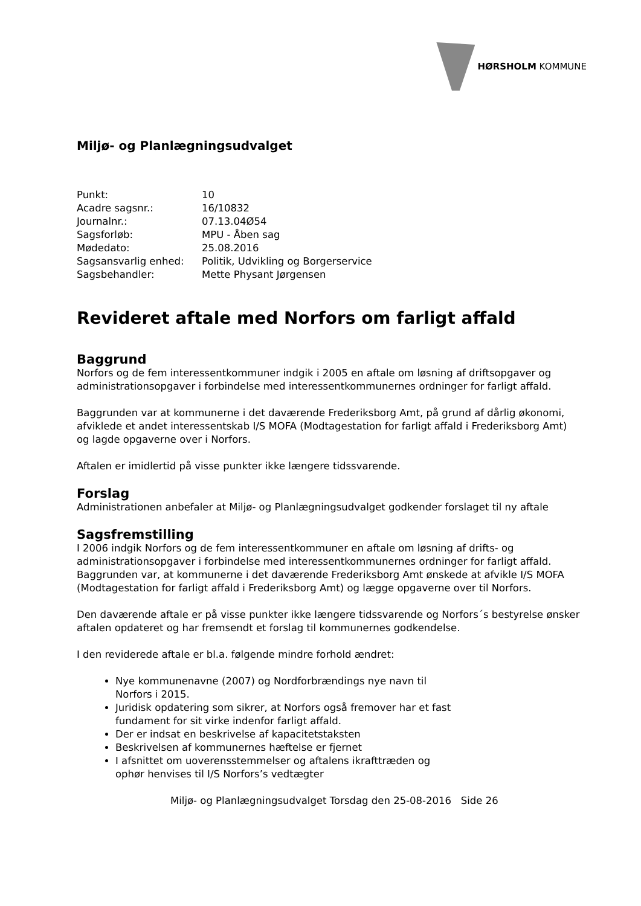HØRSHOLM KOMMUNE
Miljø- og Planlægningsudvalget
| Punkt: | 10 |
| Acadre sagsnr.: | 16/10832 |
| Journalnr.: | 07.13.04Ø54 |
| Sagsforløb: | MPU - Åben sag |
| Mødedato: | 25.08.2016 |
| Sagsansvarlig enhed: | Politik, Udvikling og Borgerservice |
| Sagsbehandler: | Mette Physant Jørgensen |
Revideret aftale med Norfors om farligt affald
Baggrund
Norfors og de fem interessentkommuner indgik i 2005 en aftale om løsning af driftsopgaver og administrationsopgaver i forbindelse med interessentkommunernes ordninger for farligt affald.
Baggrunden var at kommunerne i det daværende Frederiksborg Amt, på grund af dårlig økonomi, afviklede et andet interessentskab I/S MOFA (Modtagestation for farligt affald i Frederiksborg Amt) og lagde opgaverne over i Norfors.
Aftalen er imidlertid på visse punkter ikke længere tidssvarende.
Forslag
Administrationen anbefaler at Miljø- og Planlægningsudvalget godkender forslaget til ny aftale
Sagsfremstilling
I 2006 indgik Norfors og de fem interessentkommuner en aftale om løsning af drifts- og administrationsopgaver i forbindelse med interessentkommunernes ordninger for farligt affald. Baggrunden var, at kommunerne i det daværende Frederiksborg Amt ønskede at afvikle I/S MOFA (Modtagestation for farligt affald i Frederiksborg Amt) og lægge opgaverne over til Norfors.
Den daværende aftale er på visse punkter ikke længere tidssvarende og Norfors´s bestyrelse ønsker aftalen opdateret og har fremsendt et forslag til kommunernes godkendelse.
I den reviderede aftale er bl.a. følgende mindre forhold ændret:
Nye kommunenavne (2007) og Nordforbrændings nye navn til Norfors i 2015.
Juridisk opdatering som sikrer, at Norfors også fremover har et fast fundament for sit virke indenfor farligt affald.
Der er indsat en beskrivelse af kapacitetstaksten
Beskrivelsen af kommunernes hæftelse er fjernet
I afsnittet om uoverensstemmelser og aftalens ikrafttræden og ophør henvises til I/S Norfors’s vedtægter
Miljø- og Planlægningsudvalget Torsdag den 25-08-2016 Side 26